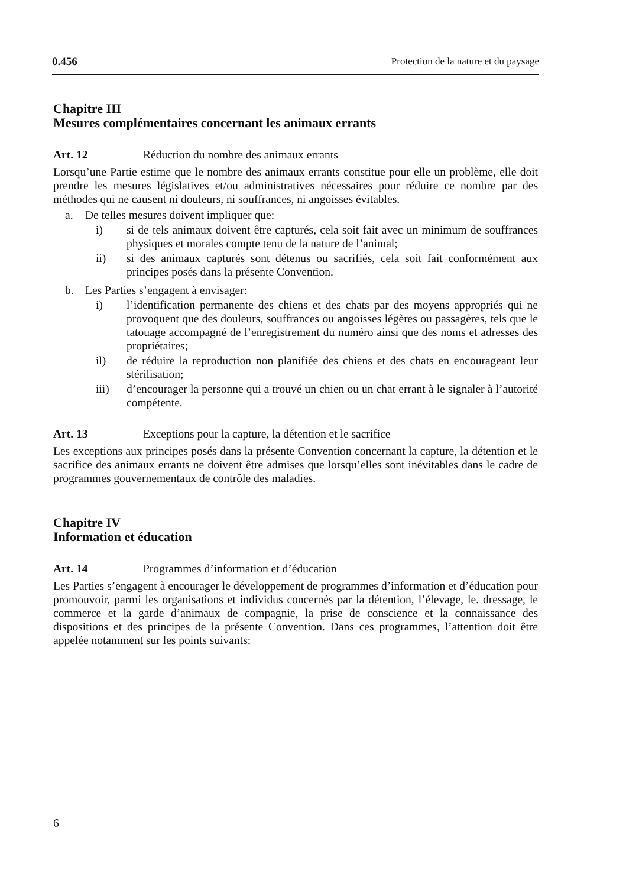0.456 Protection de la nature et du paysage
Chapitre III
Mesures complémentaires concernant les animaux errants
Art. 12 Réduction du nombre des animaux errants
Lorsqu’une Partie estime que le nombre des animaux errants constitue pour elle un problème, elle doit prendre les mesures législatives et/ou administratives nécessaires pour réduire ce nombre par des méthodes qui ne causent ni douleurs, ni souffrances, ni angoisses évitables.
a. De telles mesures doivent impliquer que:
i) si de tels animaux doivent être capturés, cela soit fait avec un minimum de souffrances physiques et morales compte tenu de la nature de l’animal;
ii) si des animaux capturés sont détenus ou sacrifiés, cela soit fait conformément aux principes posés dans la présente Convention.
b. Les Parties s’engagent à envisager:
i) l’identification permanente des chiens et des chats par des moyens appropriés qui ne provoquent que des douleurs, souffrances ou angoisses légères ou passagères, tels que le tatouage accompagné de l’enregistrement du numéro ainsi que des noms et adresses des propriétaires;
il) de réduire la reproduction non planifiée des chiens et des chats en encourageant leur stérilisation;
iii) d’encourager la personne qui a trouvé un chien ou un chat errant à le signaler à l’autorité compétente.
Art. 13 Exceptions pour la capture, la détention et le sacrifice
Les exceptions aux principes posés dans la présente Convention concernant la capture, la détention et le sacrifice des animaux errants ne doivent être admises que lorsqu’elles sont inévitables dans le cadre de programmes gouvernementaux de contrôle des maladies.
Chapitre IV
Information et éducation
Art. 14 Programmes d’information et d’éducation
Les Parties s’engagent à encourager le développement de programmes d’information et d’éducation pour promouvoir, parmi les organisations et individus concernés par la détention, l’élevage, le. dressage, le commerce et la garde d’animaux de compagnie, la prise de conscience et la connaissance des dispositions et des principes de la présente Convention. Dans ces programmes, l’attention doit être appelée notamment sur les points suivants:
6